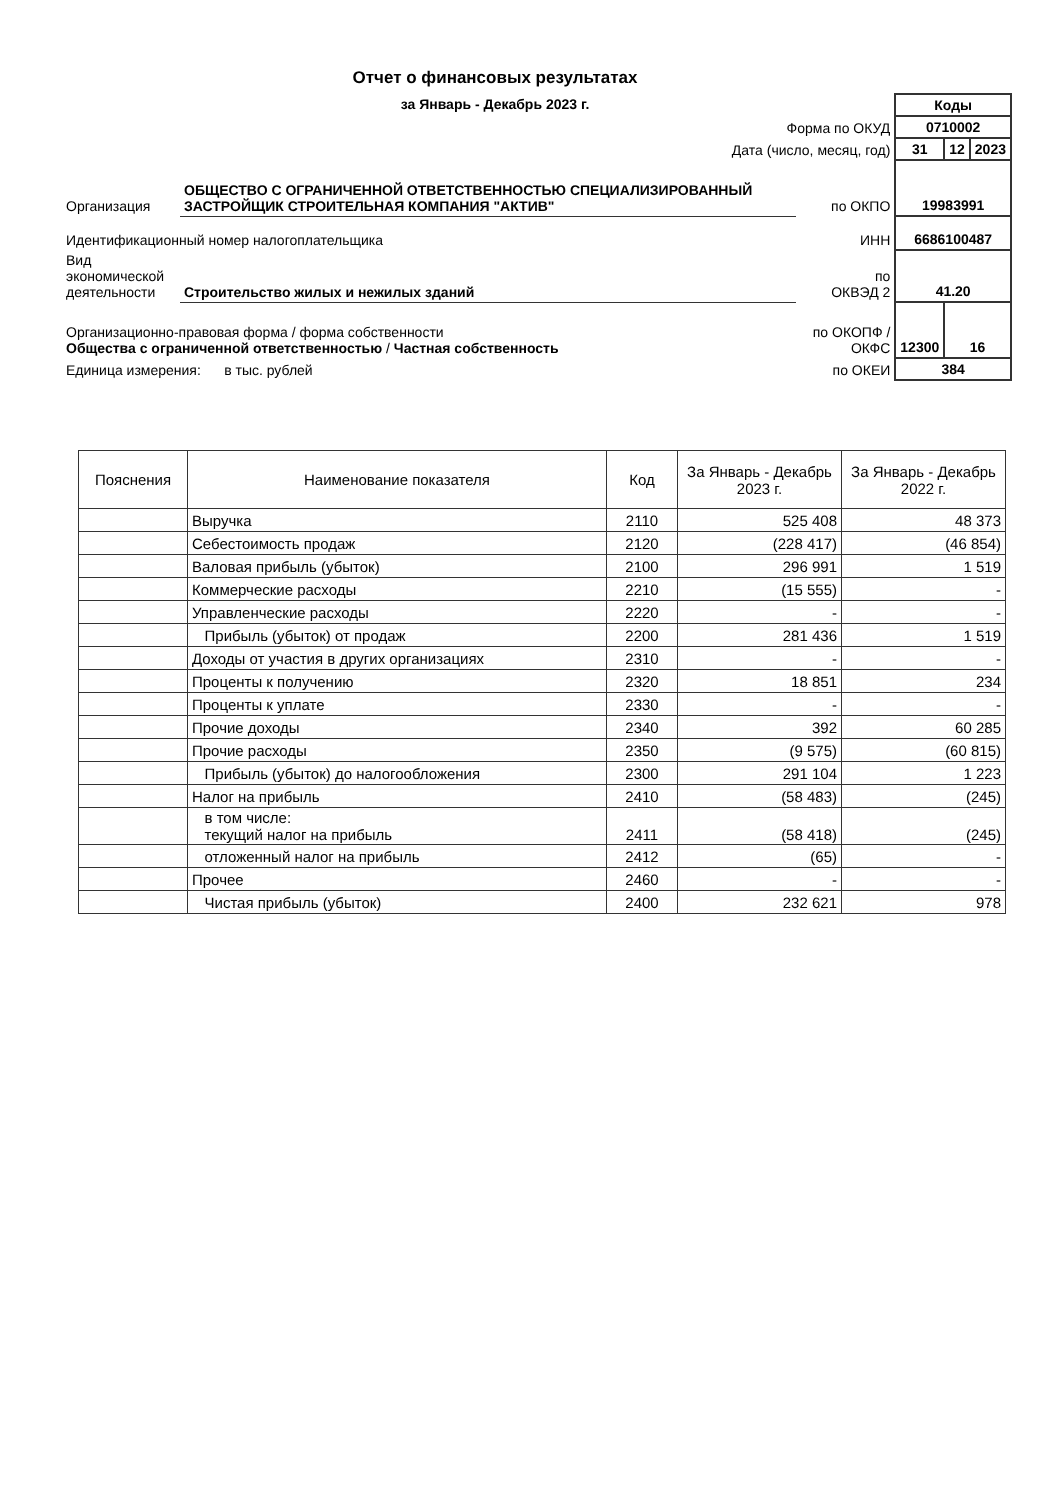Отчет о финансовых результатах
за Январь - Декабрь 2023 г.
| | | | Коды | | |
| Форма по ОКУД | | | 0710002 | | |
| Дата (число, месяц, год) | | | 31 | 12 | 2023 |
| Организация | ОБЩЕСТВО С ОГРАНИЧЕННОЙ ОТВЕТСТВЕННОСТЬЮ СПЕЦИАЛИЗИРОВАННЫЙ ЗАСТРОЙЩИК СТРОИТЕЛЬНАЯ КОМПАНИЯ "АКТИВ" | по ОКПО | 19983991 | | |
| Идентификационный номер налогоплательщика | | ИНН | 6686100487 | | |
| Вид экономической деятельности | Строительство жилых и нежилых зданий | по ОКВЭД 2 | 41.20 | | |
| Организационно-правовая форма / форма собственности Общества с ограниченной ответственностью / Частная собственность | | по ОКОПФ / ОКФС | 12300 | 16 | |
| Единица измерения: в тыс. рублей | | по ОКЕИ | 384 | | |
| Пояснения | Наименование показателя | Код | За Январь - Декабрь 2023 г. | За Январь - Декабрь 2022 г. |
| --- | --- | --- | --- | --- |
| | Выручка | 2110 | 525 408 | 48 373 |
| | Себестоимость продаж | 2120 | (228 417) | (46 854) |
| | Валовая прибыль (убыток) | 2100 | 296 991 | 1 519 |
| | Коммерческие расходы | 2210 | (15 555) | - |
| | Управленческие расходы | 2220 | - | - |
| | Прибыль (убыток) от продаж | 2200 | 281 436 | 1 519 |
| | Доходы от участия в других организациях | 2310 | - | - |
| | Проценты к получению | 2320 | 18 851 | 234 |
| | Проценты к уплате | 2330 | - | - |
| | Прочие доходы | 2340 | 392 | 60 285 |
| | Прочие расходы | 2350 | (9 575) | (60 815) |
| | Прибыль (убыток) до налогообложения | 2300 | 291 104 | 1 223 |
| | Налог на прибыль | 2410 | (58 483) | (245) |
| | в том числе: текущий налог на прибыль | 2411 | (58 418) | (245) |
| | отложенный налог на прибыль | 2412 | (65) | - |
| | Прочее | 2460 | - | - |
| | Чистая прибыль (убыток) | 2400 | 232 621 | 978 |